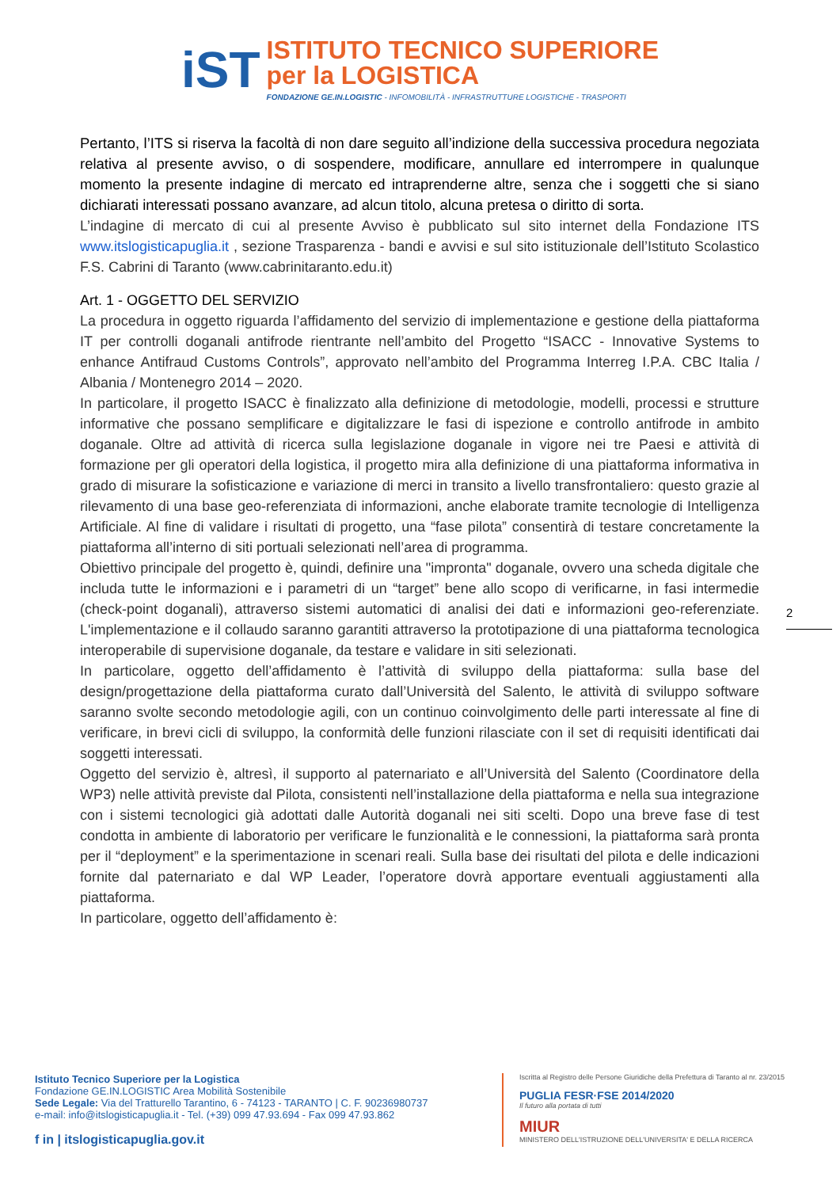iST
ISTITUTO TECNICO SUPERIORE
per la LOGISTICA
FONDAZIONE GE.IN.LOGISTIC - INFOMOBILITÀ - INFRASTRUTTURE LOGISTICHE - TRASPORTI
Pertanto, l’ITS si riserva la facoltà di non dare seguito all’indizione della successiva procedura negoziata relativa al presente avviso, o di sospendere, modificare, annullare ed interrompere in qualunque momento la presente indagine di mercato ed intraprenderne altre, senza che i soggetti che si siano dichiarati interessati possano avanzare, ad alcun titolo, alcuna pretesa o diritto di sorta.
L’indagine di mercato di cui al presente Avviso è pubblicato sul sito internet della Fondazione ITS www.itslogisticapuglia.it , sezione Trasparenza - bandi e avvisi e sul sito istituzionale dell’Istituto Scolastico F.S. Cabrini di Taranto (www.cabrinitaranto.edu.it)
Art. 1 - OGGETTO DEL SERVIZIO
La procedura in oggetto riguarda l’affidamento del servizio di implementazione e gestione della piattaforma IT per controlli doganali antifrode rientrante nell’ambito del Progetto “ISACC - Innovative Systems to enhance Antifraud Customs Controls”, approvato nell’ambito del Programma Interreg I.P.A. CBC Italia / Albania / Montenegro 2014 – 2020.
In particolare, il progetto ISACC è finalizzato alla definizione di metodologie, modelli, processi e strutture informative che possano semplificare e digitalizzare le fasi di ispezione e controllo antifrode in ambito doganale. Oltre ad attività di ricerca sulla legislazione doganale in vigore nei tre Paesi e attività di formazione per gli operatori della logistica, il progetto mira alla definizione di una piattaforma informativa in grado di misurare la sofisticazione e variazione di merci in transito a livello transfrontaliero: questo grazie al rilevamento di una base geo-referenziata di informazioni, anche elaborate tramite tecnologie di Intelligenza Artificiale. Al fine di validare i risultati di progetto, una “fase pilota” consentirà di testare concretamente la piattaforma all’interno di siti portuali selezionati nell’area di programma.
Obiettivo principale del progetto è, quindi, definire una "impronta" doganale, ovvero una scheda digitale che includa tutte le informazioni e i parametri di un “target” bene allo scopo di verificarne, in fasi intermedie (check-point doganali), attraverso sistemi automatici di analisi dei dati e informazioni geo-referenziate. L'implementazione e il collaudo saranno garantiti attraverso la prototipazione di una piattaforma tecnologica interoperabile di supervisione doganale, da testare e validare in siti selezionati.
In particolare, oggetto dell’affidamento è l’attività di sviluppo della piattaforma: sulla base del design/progettazione della piattaforma curato dall’Università del Salento, le attività di sviluppo software saranno svolte secondo metodologie agili, con un continuo coinvolgimento delle parti interessate al fine di verificare, in brevi cicli di sviluppo, la conformità delle funzioni rilasciate con il set di requisiti identificati dai soggetti interessati.
Oggetto del servizio è, altresì, il supporto al paternariato e all’Università del Salento (Coordinatore della WP3) nelle attività previste dal Pilota, consistenti nell’installazione della piattaforma e nella sua integrazione con i sistemi tecnologici già adottati dalle Autorità doganali nei siti scelti. Dopo una breve fase di test condotta in ambiente di laboratorio per verificare le funzionalità e le connessioni, la piattaforma sarà pronta per il “deployment” e la sperimentazione in scenari reali. Sulla base dei risultati del pilota e delle indicazioni fornite dal paternariato e dal WP Leader, l’operatore dovrà apportare eventuali aggiustamenti alla piattaforma.
In particolare, oggetto dell’affidamento è:
2
Istituto Tecnico Superiore per la Logistica
Fondazione GE.IN.LOGISTIC Area Mobilità Sostenibile
Sede Legale: Via del Tratturello Tarantino, 6 - 74123 - TARANTO | C. F. 90236980737
e-mail: info@itslogisticapuglia.it - Tel. (+39) 099 47.93.694 - Fax 099 47.93.862
f in | itslogisticapuglia.gov.it
Iscritta al Registro delle Persone Giuridiche della Prefettura di Taranto al nr. 23/2015
PUGLIA FESR·FSE 2014/2020
Il futuro alla portata di tutti
MIUR
MINISTERO DELL'ISTRUZIONE DELL'UNIVERSITA' E DELLA RICERCA